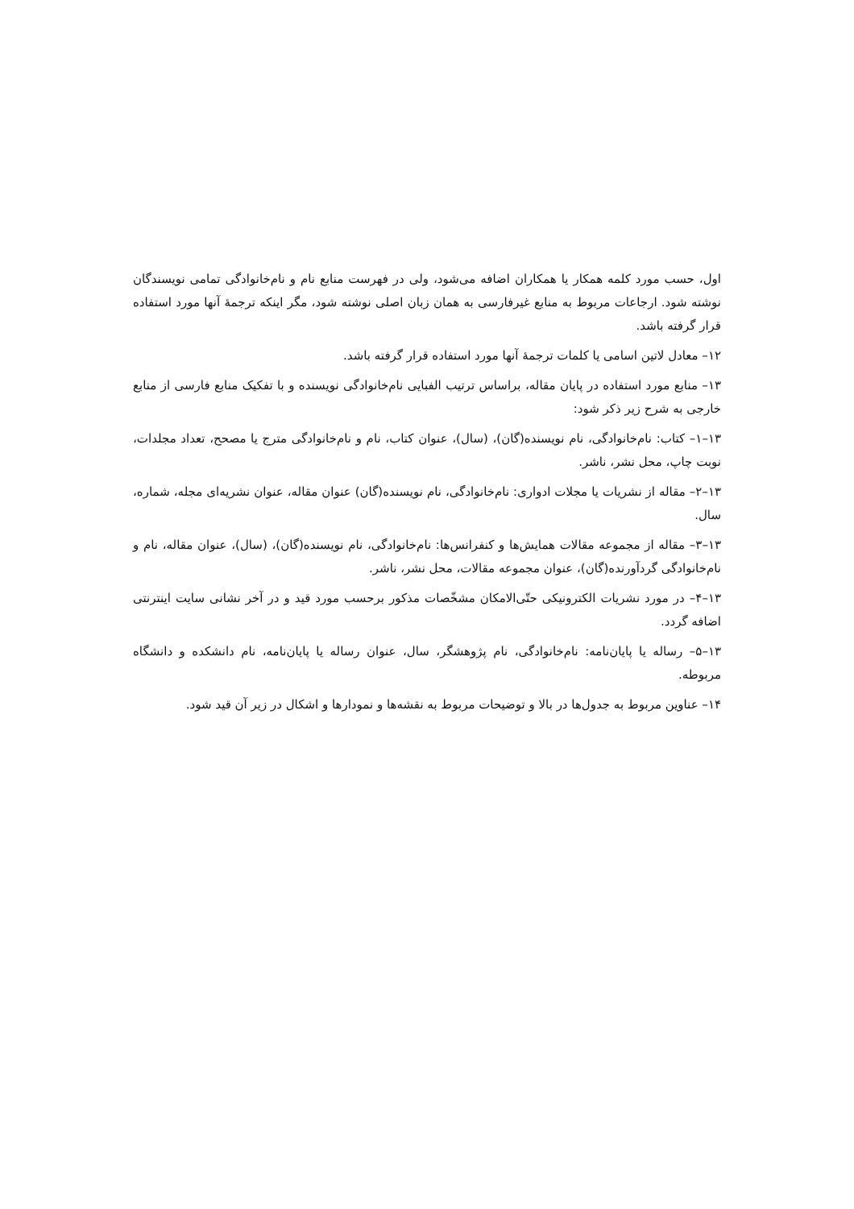اول، حسب مورد کلمه همکار یا همکاران اضافه می‌شود، ولی در فهرست منابع نام و نام‌خانوادگی تمامی نویسندگان نوشته شود. ارجاعات مربوط به منابع غیرفارسی به همان زبان اصلی نوشته شود، مگر اینکه ترجمهٔ آنها مورد استفاده قرار گرفته باشد.
۱۲– معادل لاتین اسامی یا کلمات ترجمهٔ آنها مورد استفاده قرار گرفته باشد.
۱۳– منابع مورد استفاده در پایان مقاله، براساس ترتیب الفبایی نام‌خانوادگی نویسنده و با تفکیک منابع فارسی از منابع خارجی به شرح زیر ذکر شود:
۱۳–۱– کتاب: نام‌خانوادگی، نام نویسنده(گان)، (سال)، عنوان کتاب، نام و نام‌خانوادگی مترج یا مصحح، تعداد مجلدات، نوبت چاپ، محل نشر، ناشر.
۱۳–۲– مقاله از نشریات یا مجلات ادواری: نام‌خانوادگی، نام نویسنده(گان) عنوان مقاله، عنوان نشریه‌ای مجله، شماره، سال.
۱۳–۳– مقاله از مجموعه مقالات همایش‌ها و کنفرانس‌ها: نام‌خانوادگی، نام نویسنده(گان)، (سال)، عنوان مقاله، نام و نام‌خانوادگی گردآورنده(گان)، عنوان مجموعه مقالات، محل نشر، ناشر.
۱۳–۴– در مورد نشریات الکترونیکی حتّی‌الامکان مشخّصات مذکور برحسب مورد قید و در آخر نشانی سایت اینترنتی اضافه گردد.
۱۳–۵– رساله یا پایان‌نامه: نام‌خانوادگی، نام پژوهشگر، سال، عنوان رساله یا پایان‌نامه، نام دانشکده و دانشگاه مربوطه.
۱۴– عناوین مربوط به جدول‌ها در بالا و توضیحات مربوط به نقشه‌ها و نمودارها و اشکال در زیر آن قید شود.